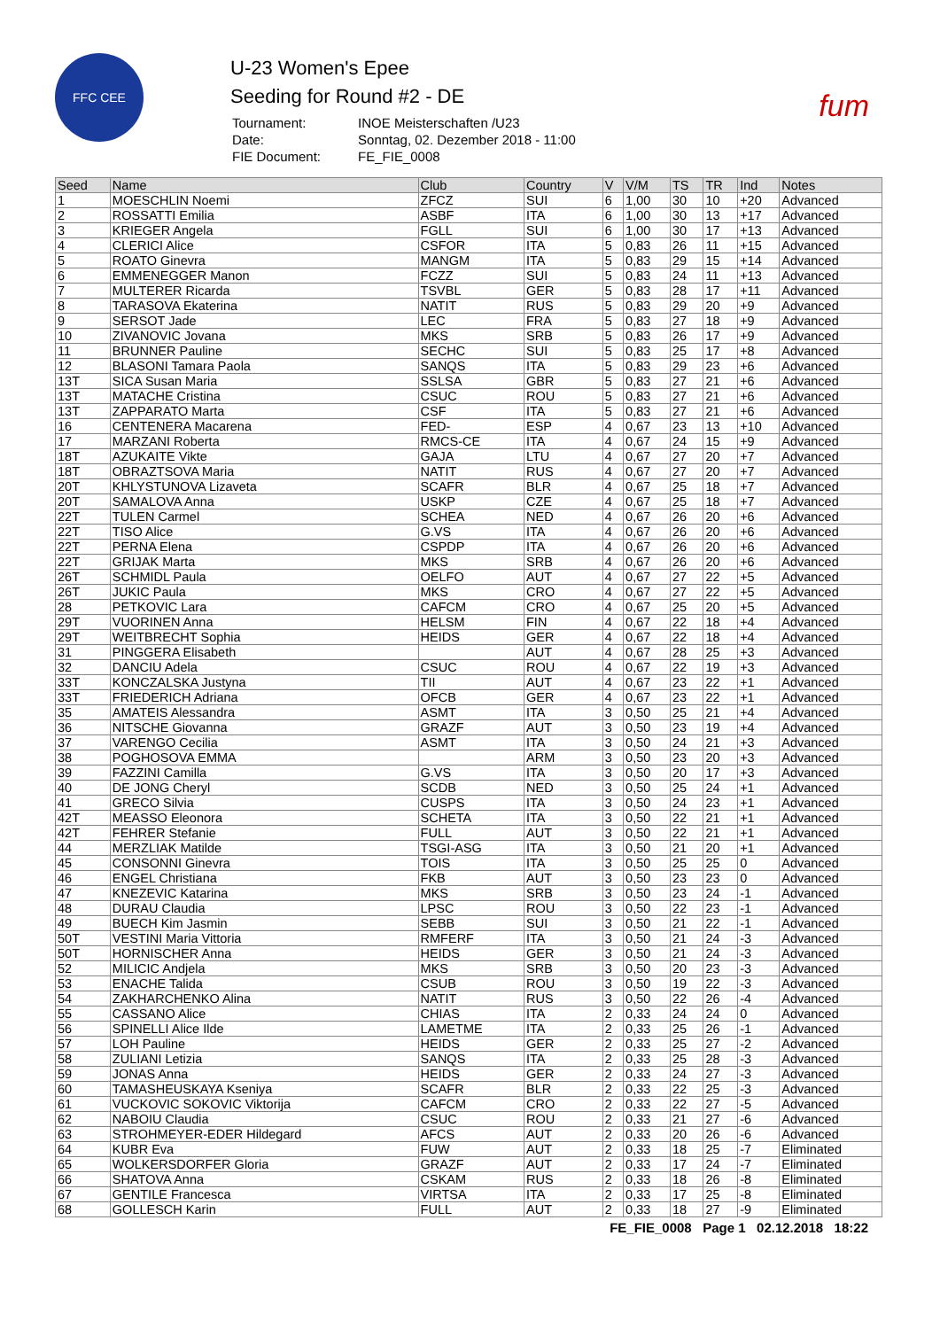FFC CEE
U-23 Women's Epee
Seeding for Round #2 - DE
| Tournament: | INOE Meisterschaften /U23 |
| Date: | Sonntag, 02. Dezember 2018 - 11:00 |
| FIE Document: | FE_FIE_0008 |
fum
| Seed | Name | Club | Country | V | V/M | TS | TR | Ind | Notes |
| --- | --- | --- | --- | --- | --- | --- | --- | --- | --- |
| 1 | MOESCHLIN Noemi | ZFCZ | SUI | 6 | 1,00 | 30 | 10 | +20 | Advanced |
| 2 | ROSSATTI Emilia | ASBF | ITA | 6 | 1,00 | 30 | 13 | +17 | Advanced |
| 3 | KRIEGER Angela | FGLL | SUI | 6 | 1,00 | 30 | 17 | +13 | Advanced |
| 4 | CLERICI Alice | CSFOR | ITA | 5 | 0,83 | 26 | 11 | +15 | Advanced |
| 5 | ROATO Ginevra | MANGM | ITA | 5 | 0,83 | 29 | 15 | +14 | Advanced |
| 6 | EMMENEGGER Manon | FCZZ | SUI | 5 | 0,83 | 24 | 11 | +13 | Advanced |
| 7 | MULTERER Ricarda | TSVBL | GER | 5 | 0,83 | 28 | 17 | +11 | Advanced |
| 8 | TARASOVA Ekaterina | NATIT | RUS | 5 | 0,83 | 29 | 20 | +9 | Advanced |
| 9 | SERSOT Jade | LEC | FRA | 5 | 0,83 | 27 | 18 | +9 | Advanced |
| 10 | ZIVANOVIC Jovana | MKS | SRB | 5 | 0,83 | 26 | 17 | +9 | Advanced |
| 11 | BRUNNER Pauline | SECHC | SUI | 5 | 0,83 | 25 | 17 | +8 | Advanced |
| 12 | BLASONI Tamara Paola | SANQS | ITA | 5 | 0,83 | 29 | 23 | +6 | Advanced |
| 13T | SICA Susan Maria | SSLSA | GBR | 5 | 0,83 | 27 | 21 | +6 | Advanced |
| 13T | MATACHE Cristina | CSUC | ROU | 5 | 0,83 | 27 | 21 | +6 | Advanced |
| 13T | ZAPPARATO Marta | CSF | ITA | 5 | 0,83 | 27 | 21 | +6 | Advanced |
| 16 | CENTENERA Macarena | FED- | ESP | 4 | 0,67 | 23 | 13 | +10 | Advanced |
| 17 | MARZANI Roberta | RMCS-CE | ITA | 4 | 0,67 | 24 | 15 | +9 | Advanced |
| 18T | AZUKAITE Vikte | GAJA | LTU | 4 | 0,67 | 27 | 20 | +7 | Advanced |
| 18T | OBRAZTSOVA Maria | NATIT | RUS | 4 | 0,67 | 27 | 20 | +7 | Advanced |
| 20T | KHLYSTUNOVA Lizaveta | SCAFR | BLR | 4 | 0,67 | 25 | 18 | +7 | Advanced |
| 20T | SAMALOVA Anna | USKP | CZE | 4 | 0,67 | 25 | 18 | +7 | Advanced |
| 22T | TULEN Carmel | SCHEA | NED | 4 | 0,67 | 26 | 20 | +6 | Advanced |
| 22T | TISO Alice | G.VS | ITA | 4 | 0,67 | 26 | 20 | +6 | Advanced |
| 22T | PERNA Elena | CSPDP | ITA | 4 | 0,67 | 26 | 20 | +6 | Advanced |
| 22T | GRIJAK Marta | MKS | SRB | 4 | 0,67 | 26 | 20 | +6 | Advanced |
| 26T | SCHMIDL Paula | OELFO | AUT | 4 | 0,67 | 27 | 22 | +5 | Advanced |
| 26T | JUKIC Paula | MKS | CRO | 4 | 0,67 | 27 | 22 | +5 | Advanced |
| 28 | PETKOVIC Lara | CAFCM | CRO | 4 | 0,67 | 25 | 20 | +5 | Advanced |
| 29T | VUORINEN Anna | HELSM | FIN | 4 | 0,67 | 22 | 18 | +4 | Advanced |
| 29T | WEITBRECHT Sophia | HEIDS | GER | 4 | 0,67 | 22 | 18 | +4 | Advanced |
| 31 | PINGGERA Elisabeth | | AUT | 4 | 0,67 | 28 | 25 | +3 | Advanced |
| 32 | DANCIU Adela | CSUC | ROU | 4 | 0,67 | 22 | 19 | +3 | Advanced |
| 33T | KONCZALSKA Justyna | TII | AUT | 4 | 0,67 | 23 | 22 | +1 | Advanced |
| 33T | FRIEDERICH Adriana | OFCB | GER | 4 | 0,67 | 23 | 22 | +1 | Advanced |
| 35 | AMATEIS Alessandra | ASMT | ITA | 3 | 0,50 | 25 | 21 | +4 | Advanced |
| 36 | NITSCHE Giovanna | GRAZF | AUT | 3 | 0,50 | 23 | 19 | +4 | Advanced |
| 37 | VARENGO Cecilia | ASMT | ITA | 3 | 0,50 | 24 | 21 | +3 | Advanced |
| 38 | POGHOSOVA EMMA | | ARM | 3 | 0,50 | 23 | 20 | +3 | Advanced |
| 39 | FAZZINI Camilla | G.VS | ITA | 3 | 0,50 | 20 | 17 | +3 | Advanced |
| 40 | DE JONG Cheryl | SCDB | NED | 3 | 0,50 | 25 | 24 | +1 | Advanced |
| 41 | GRECO Silvia | CUSPS | ITA | 3 | 0,50 | 24 | 23 | +1 | Advanced |
| 42T | MEASSO Eleonora | SCHETA | ITA | 3 | 0,50 | 22 | 21 | +1 | Advanced |
| 42T | FEHRER Stefanie | FULL | AUT | 3 | 0,50 | 22 | 21 | +1 | Advanced |
| 44 | MERZLIAK Matilde | TSGI-ASG | ITA | 3 | 0,50 | 21 | 20 | +1 | Advanced |
| 45 | CONSONNI Ginevra | TOIS | ITA | 3 | 0,50 | 25 | 25 | 0 | Advanced |
| 46 | ENGEL Christiana | FKB | AUT | 3 | 0,50 | 23 | 23 | 0 | Advanced |
| 47 | KNEZEVIC Katarina | MKS | SRB | 3 | 0,50 | 23 | 24 | -1 | Advanced |
| 48 | DURAU Claudia | LPSC | ROU | 3 | 0,50 | 22 | 23 | -1 | Advanced |
| 49 | BUECH Kim Jasmin | SEBB | SUI | 3 | 0,50 | 21 | 22 | -1 | Advanced |
| 50T | VESTINI Maria Vittoria | RMFERF | ITA | 3 | 0,50 | 21 | 24 | -3 | Advanced |
| 50T | HORNISCHER Anna | HEIDS | GER | 3 | 0,50 | 21 | 24 | -3 | Advanced |
| 52 | MILICIC Andjela | MKS | SRB | 3 | 0,50 | 20 | 23 | -3 | Advanced |
| 53 | ENACHE Talida | CSUB | ROU | 3 | 0,50 | 19 | 22 | -3 | Advanced |
| 54 | ZAKHARCHENKO Alina | NATIT | RUS | 3 | 0,50 | 22 | 26 | -4 | Advanced |
| 55 | CASSANO Alice | CHIAS | ITA | 2 | 0,33 | 24 | 24 | 0 | Advanced |
| 56 | SPINELLI Alice Ilde | LAMETME | ITA | 2 | 0,33 | 25 | 26 | -1 | Advanced |
| 57 | LOH Pauline | HEIDS | GER | 2 | 0,33 | 25 | 27 | -2 | Advanced |
| 58 | ZULIANI Letizia | SANQS | ITA | 2 | 0,33 | 25 | 28 | -3 | Advanced |
| 59 | JONAS Anna | HEIDS | GER | 2 | 0,33 | 24 | 27 | -3 | Advanced |
| 60 | TAMASHEUSKAYA Kseniya | SCAFR | BLR | 2 | 0,33 | 22 | 25 | -3 | Advanced |
| 61 | VUCKOVIC SOKOVIC Viktorija | CAFCM | CRO | 2 | 0,33 | 22 | 27 | -5 | Advanced |
| 62 | NABOIU Claudia | CSUC | ROU | 2 | 0,33 | 21 | 27 | -6 | Advanced |
| 63 | STROHMEYER-EDER Hildegard | AFCS | AUT | 2 | 0,33 | 20 | 26 | -6 | Advanced |
| 64 | KUBR Eva | FUW | AUT | 2 | 0,33 | 18 | 25 | -7 | Eliminated |
| 65 | WOLKERSDORFER Gloria | GRAZF | AUT | 2 | 0,33 | 17 | 24 | -7 | Eliminated |
| 66 | SHATOVA Anna | CSKAM | RUS | 2 | 0,33 | 18 | 26 | -8 | Eliminated |
| 67 | GENTILE Francesca | VIRTSA | ITA | 2 | 0,33 | 17 | 25 | -8 | Eliminated |
| 68 | GOLLESCH Karin | FULL | AUT | 2 | 0,33 | 18 | 27 | -9 | Eliminated |
FE_FIE_0008 Page 1 02.12.2018 18:22